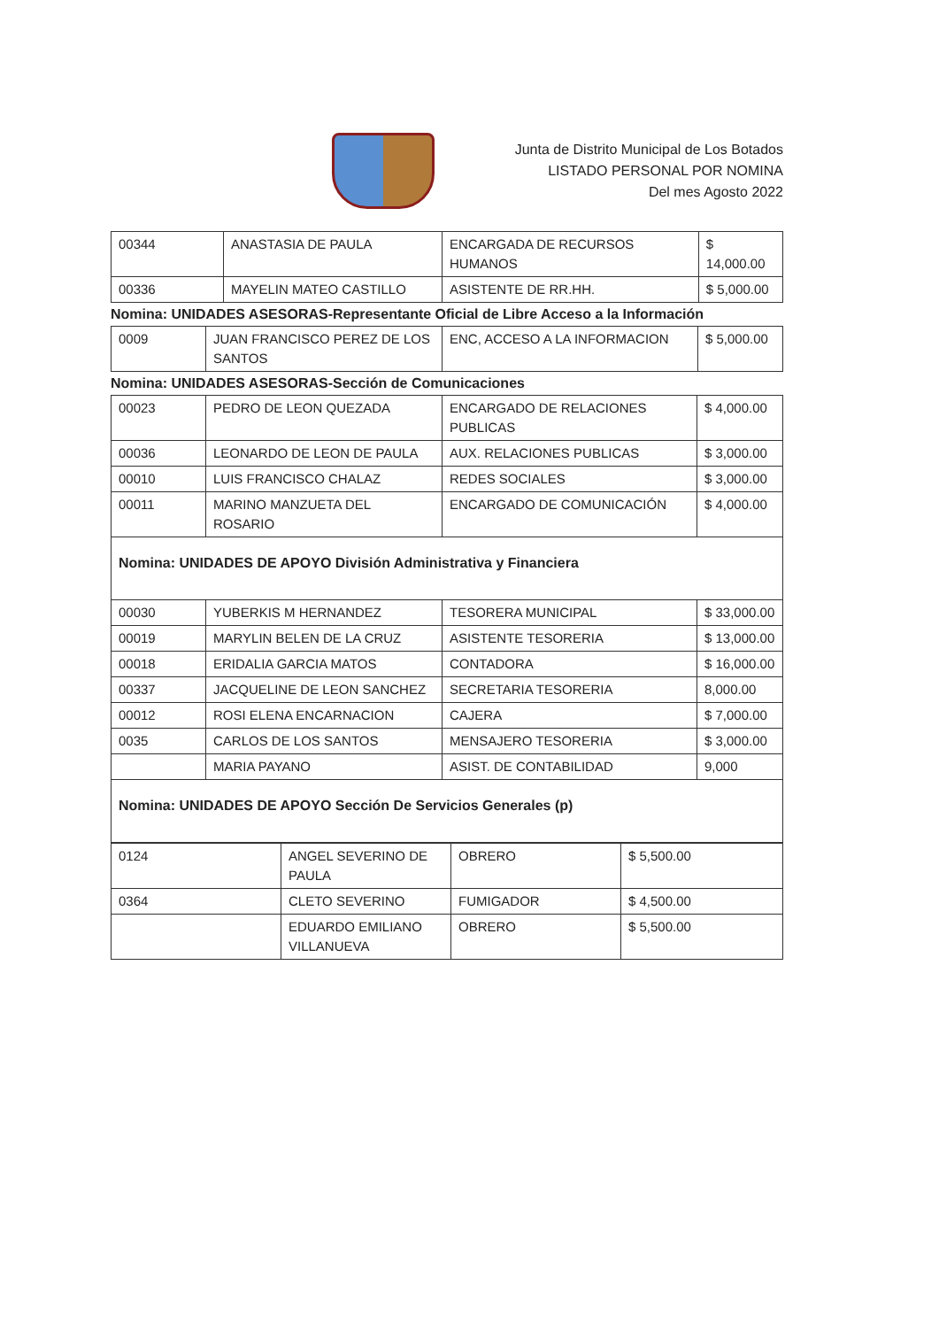Junta de Distrito Municipal de Los Botados
LISTADO PERSONAL POR NOMINA
Del mes Agosto 2022
| 00344 | ANASTASIA DE PAULA | ENCARGADA DE RECURSOS HUMANOS | $ 14,000.00 |
| 00336 | MAYELIN MATEO CASTILLO | ASISTENTE DE RR.HH. | $ 5,000.00 |
Nomina: UNIDADES ASESORAS-Representante Oficial de Libre Acceso a la Información
| 0009 | JUAN FRANCISCO PEREZ DE LOS SANTOS | ENC, ACCESO A LA INFORMACION | $ 5,000.00 |
Nomina: UNIDADES ASESORAS-Sección de Comunicaciones
| 00023 | PEDRO DE LEON QUEZADA | ENCARGADO DE RELACIONES PUBLICAS | $ 4,000.00 |
| 00036 | LEONARDO DE LEON DE PAULA | AUX. RELACIONES PUBLICAS | $ 3,000.00 |
| 00010 | LUIS FRANCISCO CHALAZ | REDES SOCIALES | $ 3,000.00 |
| 00011 | MARINO MANZUETA DEL ROSARIO | ENCARGADO DE COMUNICACIÓN | $ 4,000.00 |
| Nomina: UNIDADES DE APOYO División Administrativa y Financiera | | | |
| 00030 | YUBERKIS M HERNANDEZ | TESORERA MUNICIPAL | $ 33,000.00 |
| 00019 | MARYLIN BELEN DE LA CRUZ | ASISTENTE TESORERIA | $ 13,000.00 |
| 00018 | ERIDALIA GARCIA MATOS | CONTADORA | $ 16,000.00 |
| 00337 | JACQUELINE DE LEON SANCHEZ | SECRETARIA TESORERIA | 8,000.00 |
| 00012 | ROSI ELENA ENCARNACION | CAJERA | $ 7,000.00 |
| 0035 | CARLOS DE LOS SANTOS | MENSAJERO TESORERIA | $ 3,000.00 |
| | MARIA PAYANO | ASIST. DE CONTABILIDAD | 9,000 |
| Nomina: UNIDADES DE APOYO Sección De Servicios Generales (p) | | | |
| 0124 | ANGEL SEVERINO DE PAULA | OBRERO | $ 5,500.00 |
| 0364 | CLETO SEVERINO | FUMIGADOR | $ 4,500.00 |
| | EDUARDO EMILIANO VILLANUEVA | OBRERO | $ 5,500.00 |